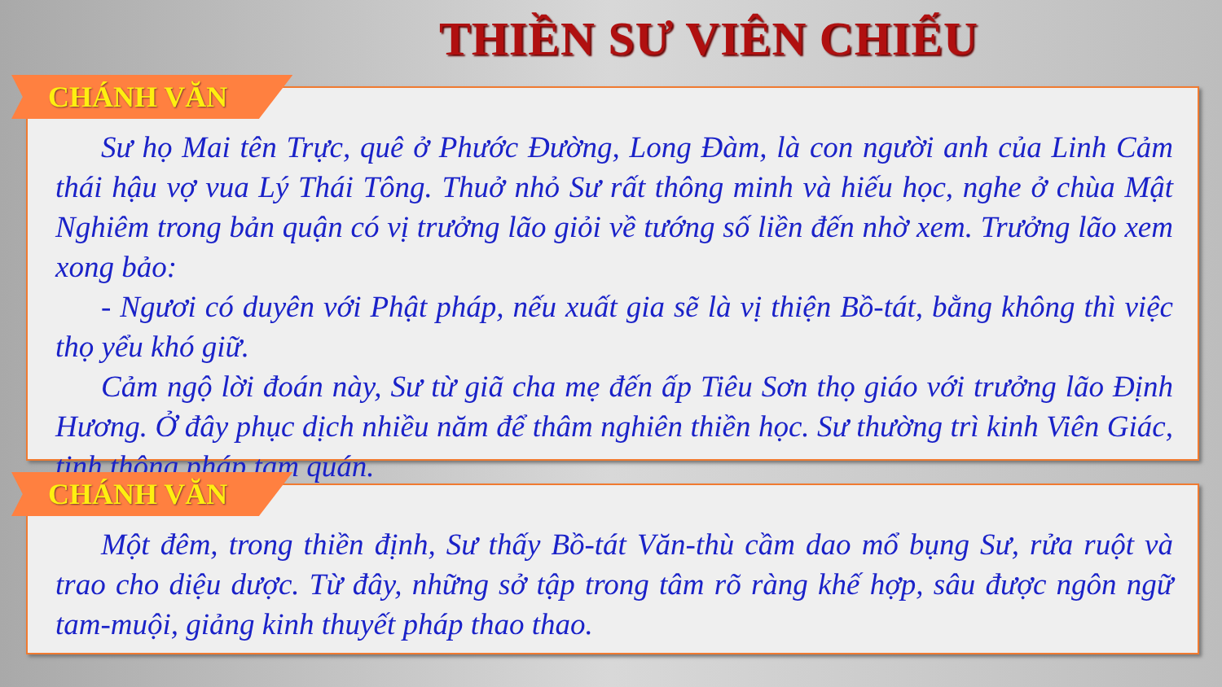THIỀN SƯ VIÊN CHIẾU
CHÁNH VĂN
Sư họ Mai tên Trực, quê ở Phước Đường, Long Đàm, là con người anh của Linh Cảm thái hậu vợ vua Lý Thái Tông. Thuở nhỏ Sư rất thông minh và hiếu học, nghe ở chùa Mật Nghiêm trong bản quận có vị trưởng lão giỏi về tướng số liền đến nhờ xem. Trưởng lão xem xong bảo:
- Ngươi có duyên với Phật pháp, nếu xuất gia sẽ là vị thiện Bồ-tát, bằng không thì việc thọ yểu khó giữ.
Cảm ngộ lời đoán này, Sư từ giã cha mẹ đến ấp Tiêu Sơn thọ giáo với trưởng lão Định Hương. Ở đây phục dịch nhiều năm để thâm nghiên thiền học. Sư thường trì kinh Viên Giác, tinh thông pháp tam quán.
CHÁNH VĂN
Một đêm, trong thiền định, Sư thấy Bồ-tát Văn-thù cầm dao mổ bụng Sư, rửa ruột và trao cho diệu dược. Từ đây, những sở tập trong tâm rõ ràng khế hợp, sâu được ngôn ngữ tam-muội, giảng kinh thuyết pháp thao thao.